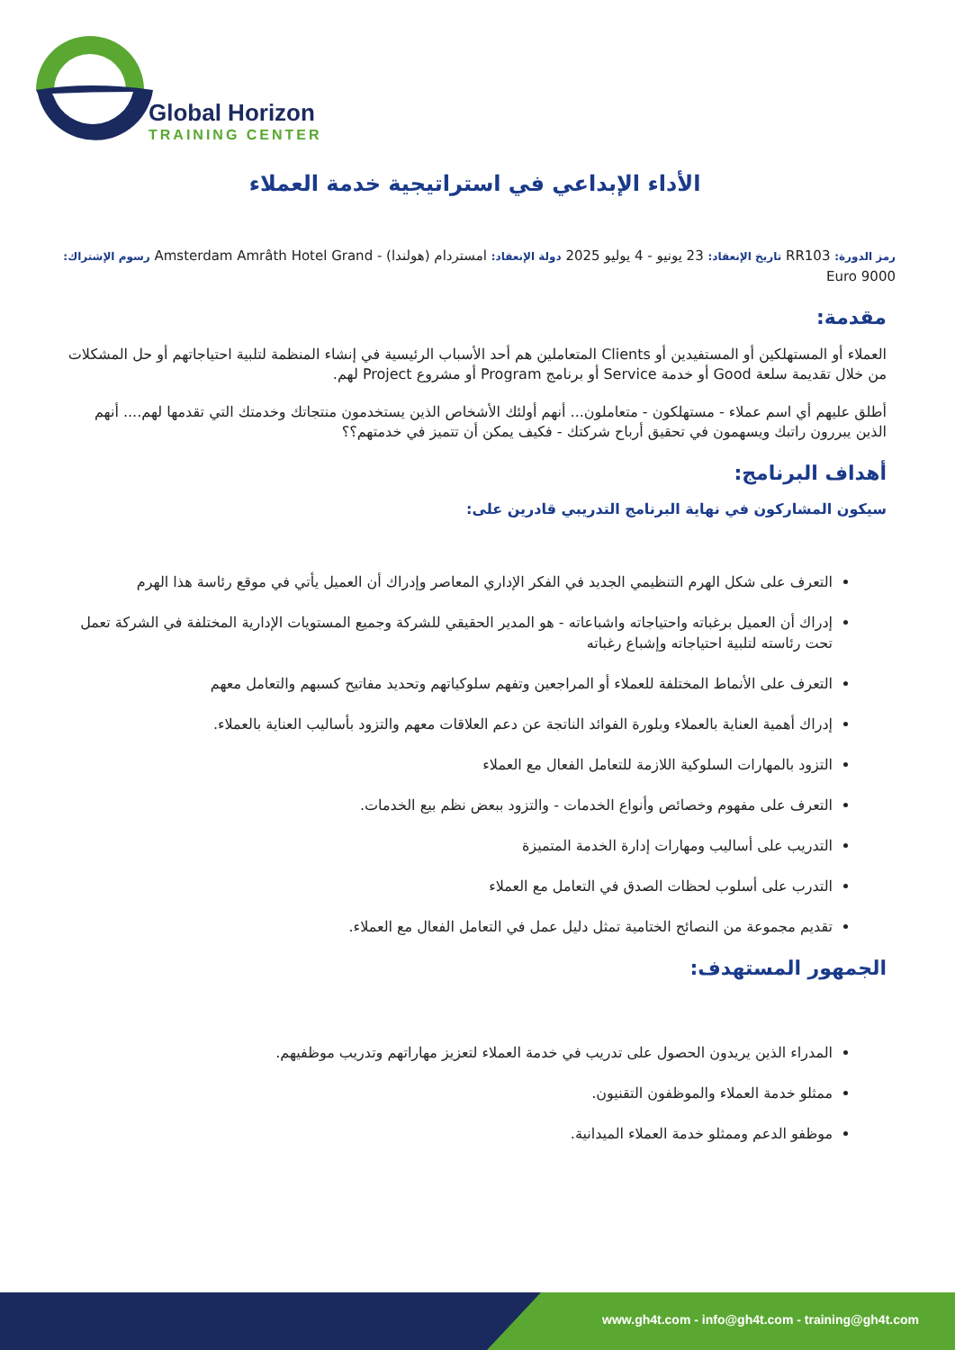Global Horizon
TRAINING CENTER
الأداء الإبداعي في استراتيجية خدمة العملاء
رمز الدورة: RR103 تاريخ الإنعقاد: 23 يونيو - 4 يوليو 2025 دولة الإنعقاد: امستردام (هولندا) - Amsterdam Amrâth Hotel Grand رسوم الإشتراك: 9000 Euro
مقدمة:
العملاء أو المستهلكين أو المستفيدين أو Clients المتعاملين هم أحد الأسباب الرئيسية في إنشاء المنظمة لتلبية احتياجاتهم أو حل المشكلات من خلال تقديمة سلعة Good أو خدمة Service أو برنامج Program أو مشروع Project لهم.
أطلق عليهم أي اسم عملاء - مستهلكون - متعاملون... أنهم أولئك الأشخاص الذين يستخدمون منتجاتك وخدمتك التي تقدمها لهم.... أنهم الذين يبررون راتبك ويسهمون في تحقيق أرباح شركتك - فكيف يمكن أن تتميز في خدمتهم؟؟
أهداف البرنامج:
سيكون المشاركون في نهاية البرنامج التدريبي قادرين على:
التعرف على شكل الهرم التنظيمي الجديد في الفكر الإداري المعاصر وإدراك أن العميل يأتي في موقع رئاسة هذا الهرم
إدراك أن العميل برغباته واحتياجاته واشباعاته - هو المدير الحقيقي للشركة وجميع المستويات الإدارية المختلفة في الشركة تعمل تحت رئاسته لتلبية احتياجاته وإشباع رغباته
التعرف على الأنماط المختلفة للعملاء أو المراجعين وتفهم سلوكياتهم وتحديد مفاتيح كسبهم والتعامل معهم
إدراك أهمية العناية بالعملاء وبلورة الفوائد الناتجة عن دعم العلاقات معهم والتزود بأساليب العناية بالعملاء.
التزود بالمهارات السلوكية اللازمة للتعامل الفعال مع العملاء
التعرف على مفهوم وخصائص وأنواع الخدمات - والتزود ببعض نظم بيع الخدمات.
التدريب على أساليب ومهارات إدارة الخدمة المتميزة
التدرب على أسلوب لحظات الصدق في التعامل مع العملاء
تقديم مجموعة من النصائح الختامية تمثل دليل عمل في التعامل الفعال مع العملاء.
الجمهور المستهدف:
المدراء الذين يريدون الحصول على تدريب في خدمة العملاء لتعزيز مهاراتهم وتدريب موظفيهم.
ممثلو خدمة العملاء والموظفون التقنيون.
موظفو الدعم وممثلو خدمة العملاء الميدانية.
www.gh4t.com - info@gh4t.com - training@gh4t.com